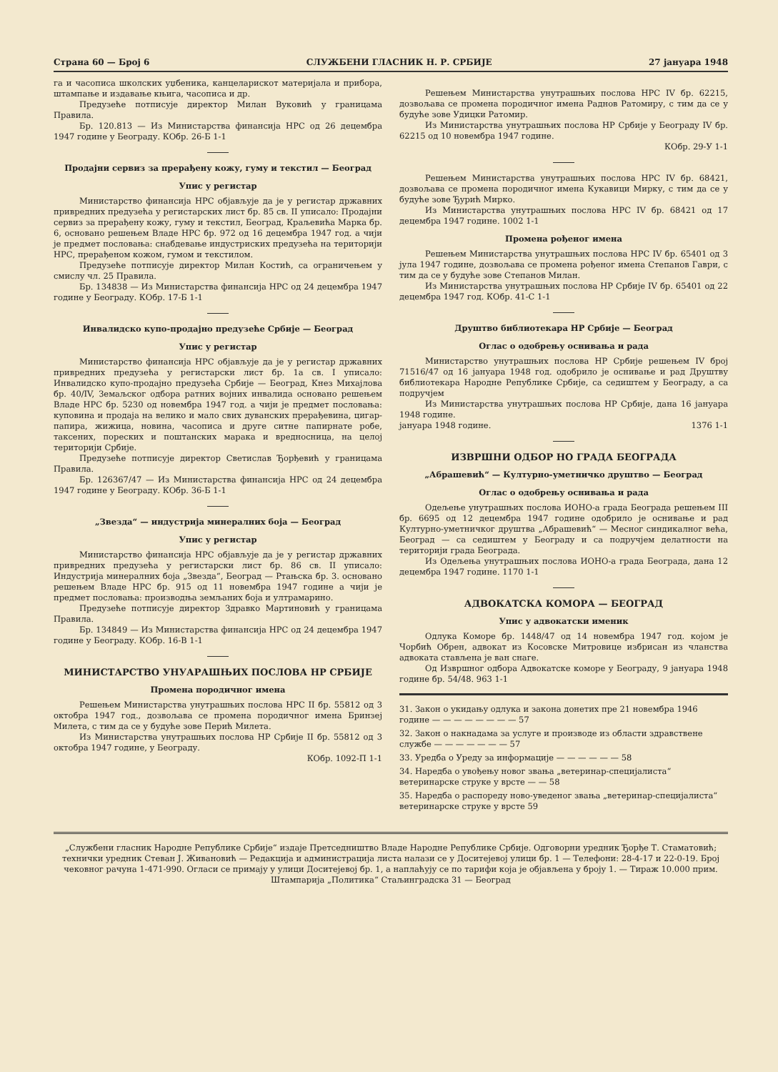Страна 60 — Број 6 СЛУЖБЕНИ ГЛАСНИК Н. Р. СРБИЈЕ 27 јануара 1948
га и часописа школских уџбеника, канцеларискот материјала и прибора, штампање и издавање књига, часописа и др.
Предузеће потписује директор Милан Вуковић у границама Правила.
Бр. 120.813 — Из Министарства финансија НРС од 26 децембра 1947 године у Београду. КОбр. 26-Б 1-1
Продајни сервиз за прерађену кожу, гуму и текстил — Београд
Упис у регистар
Министарство финансија НРС објављује да је у регистар државних привредних предузећа у регистарских лист бр. 85 св. II уписало: Продајни сервиз за прерађену кожу, гуму и текстил, Београд, Краљевића Марка бр. 6, основано решењем Владе НРС бр. 972 од 16 децембра 1947 год. а чији је предмет пословања: снабдевање индустриских предузећа на територији НРС, прерађеном кожом, гумом и текстилом.
Предузеће потписује директор Милан Костић, са ограничењем у смислу чл. 25 Правила.
Бр. 134838 — Из Министарства финансија НРС од 24 децембра 1947 године у Београду. КОбр. 17-Б 1-1
Инвалидско купо-продајно предузеће Србије — Београд
Упис у регистар
Министарство финансија НРС објављује да је у регистар државних привредних предузећа у регистарски лист бр. 1а св. I уписало: Инвалидско купо-продајно предузећа Србије — Београд, Кнез Михајлова бр. 40/IV, Земаљског одбора ратних војних инвалида основано решењем Владе НРС бр. 5230 од новембра 1947 год. а чији је предмет пословања: куповина и продаја на велико и мало свих дуванских прерађевина, цигар-папира, жижица, новина, часописа и друге ситне папирнате робе, таксених, пореских и поштанских марака и вредносница, на целој територији Србије.
Предузеће потписује директор Светислав Ђорђевић у границама Правила.
Бр. 126367/47 — Из Министарства финансија НРС од 24 децембра 1947 године у Београду. КОбр. 36-Б 1-1
„Звезда“ — индустрија минералних боја — Београд
Упис у регистар
Министарство финансија НРС објављује да је у регистар државних привредних предузећа у регистарски лист бр. 86 св. II уписало: Индустрија минералних боја „Звезда“, Београд — Ртањска бр. 3. основано решењем Владе НРС бр. 915 од 11 новембра 1947 године а чији је предмет пословања: производња земљаних боја и ултрамарино.
Предузеће потписује директор Здравко Мартиновић у границама Правила.
Бр. 134849 — Из Министарства финансија НРС од 24 децембра 1947 године у Београду. КОбр. 16-В 1-1
МИНИСТАРСТВО УНУАРАШЊИХ ПОСЛОВА НР СРБИЈЕ
Промена породичног имена
Решењем Министарства унутрашњих послова НРС II бр. 55812 од 3 октобра 1947 год., дозвољава се промена породичног имена Бринзеј Милета, с тим да се у будуће зове Перић Милета.
Из Министарства унутрашњих послова НР Србије II бр. 55812 од 3 октобра 1947 године, у Београду.
КОбр. 1092-П 1-1
Решењем Министарства унутрашњих послова НРС IV бр. 62215, дозвољава се промена породичног имена Раднов Ратомиру, с тим да се у будуће зове Удицки Ратомир.
Из Министарства унутрашњих послова НР Србије у Београду IV бр. 62215 од 10 новембра 1947 године.
КОбр. 29-У 1-1
Решењем Министарства унутрашњих послова НРС IV бр. 68421, дозвољава се промена породичног имена Кукавици Мирку, с тим да се у будуће зове Ђурић Мирко.
Из Министарства унутрашњих послова НРС IV бр. 68421 од 17 децембра 1947 године. 1002 1-1
Промена рођеног имена
Решењем Министарства унутрашњих послова НРС IV бр. 65401 од 3 јула 1947 године, дозвољава се промена рођеног имена Степанов Гаври, с тим да се у будуће зове Степанов Милан.
Из Министарства унутрашњих послова НР Србије IV бр. 65401 од 22 децембра 1947 год. КОбр. 41-С 1-1
Друштво библиотекара НР Србије — Београд
Оглас о одобрењу оснивања и рада
Министарство унутрашњих послова НР Србије решењем IV број 71516/47 од 16 јануара 1948 год. одобрило је оснивање и рад Друштву библиотекара Народне Републике Србије, са седиштем у Београду, а са подручјем
Из Министарства унутрашњих послова НР Србије, дана 16 јануара 1948 године.
јануара 1948 године. 1376 1-1
ИЗВРШНИ ОДБОР НО ГРАДА БЕОГРАДА
„Абрашевић“ — Културно-уметничко друштво — Београд
Оглас о одобрењу оснивања и рада
Одељење унутрашњих послова ИОНО-а града Београда решењем III бр. 6695 од 12 децембра 1947 године одобрило је оснивање и рад Културно-уметничког друштва „Абрашевић“ — Месног синдикалног већа, Београд — са седиштем у Београду и са подручјем делатности на територији града Београда.
Из Одељења унутрашњих послова ИОНО-а града Београда, дана 12 децембра 1947 године. 1170 1-1
АДВОКАТСКА КОМОРА — БЕОГРАД
Упис у адвокатски именик
Одлука Коморе бр. 1448/47 од 14 новембра 1947 год. којом је Чорбић Обрен, адвокат из Косовске Митровице избрисан из чланства адвоката стављена је ван снаге.
Од Извршног одбора Адвокатске коморе у Београду, 9 јануара 1948 године бр. 54/48. 963 1-1
31. Закон о укидању одлука и закона донетих пре 21 новембра 1946 године — — — — — — — — 57
32. Закон о накнадама за услуге и производе из области здравствене службе — — — — — — — 57
33. Уредба о Уреду за информације — — — — — — 58
34. Наредба о увођењу новог звања „ветеринар-специјалиста“ ветеринарске струке у врсте — — 58
35. Наредба о распореду ново-уведеног звања „ветеринар-специјалиста“ ветеринарске струке у врсте 59
„Службени гласник Народне Републике Србије“ издаје Претседништво Владе Народне Републике Србије. Одговорни уредник Ђорђе Т. Стаматовић; технички уредник Стеван Ј. Живановић — Редакција и администрација листа налази се у Доситејевој улици бр. 1 — Телефони: 28-4-17 и 22-0-19. Број чековног рачуна 1-471-990. Огласи се примају у улици Доситејевој бр. 1, а наплаћују се по тарифи која је објављена у броју 1. — Тираж 10.000 прим.
Штампарија „Политика“ Стаљинградска 31 — Београд